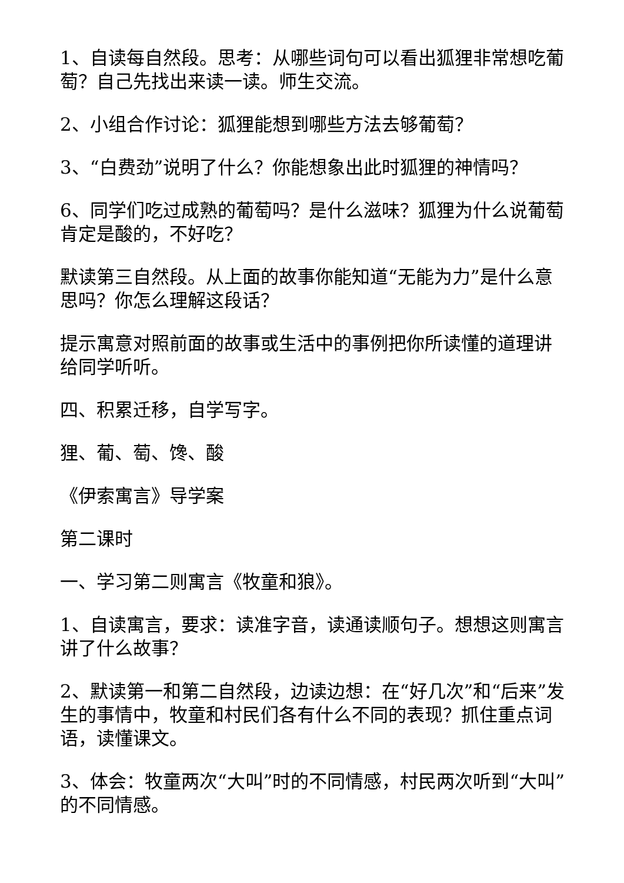1、自读每自然段。思考：从哪些词句可以看出狐狸非常想吃葡萄？自己先找出来读一读。师生交流。
2、小组合作讨论：狐狸能想到哪些方法去够葡萄？
3、“白费劲”说明了什么？你能想象出此时狐狸的神情吗？
6、同学们吃过成熟的葡萄吗？是什么滋味？狐狸为什么说葡萄肯定是酸的，不好吃？
默读第三自然段。从上面的故事你能知道“无能为力”是什么意思吗？你怎么理解这段话？
提示寓意对照前面的故事或生活中的事例把你所读懂的道理讲给同学听听。
四、积累迁移，自学写字。
狸、葡、萄、馋、酸
《伊索寓言》导学案
第二课时
一、学习第二则寓言《牧童和狼》。
1、自读寓言，要求：读准字音，读通读顺句子。想想这则寓言讲了什么故事？
2、默读第一和第二自然段，边读边想：在“好几次”和“后来”发生的事情中，牧童和村民们各有什么不同的表现？抓住重点词语，读懂课文。
3、体会：牧童两次“大叫”时的不同情感，村民两次听到“大叫”的不同情感。